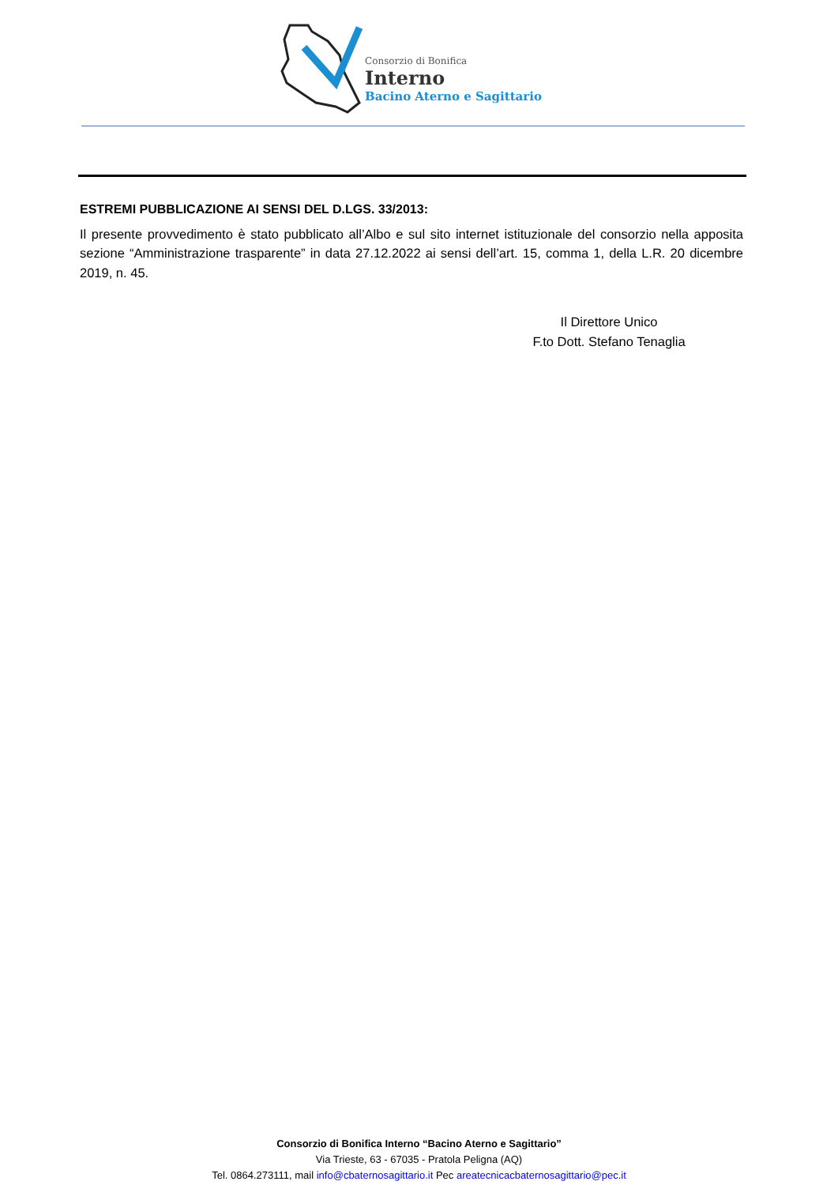Consorzio di Bonifica
Interno
Bacino Aterno e Sagittario
ESTREMI PUBBLICAZIONE AI SENSI DEL D.LGS. 33/2013:
Il presente provvedimento è stato pubblicato all’Albo e sul sito internet istituzionale del consorzio nella apposita sezione “Amministrazione trasparente” in data 27.12.2022 ai sensi dell’art. 15, comma 1, della L.R. 20 dicembre 2019, n. 45.
Il Direttore Unico
F.to Dott. Stefano Tenaglia
Consorzio di Bonifica Interno “Bacino Aterno e Sagittario”
Via Trieste, 63 - 67035 - Pratola Peligna (AQ)
Tel. 0864.273111, mail info@cbaternosagittario.it Pec areatecnicacbaternosagittario@pec.it